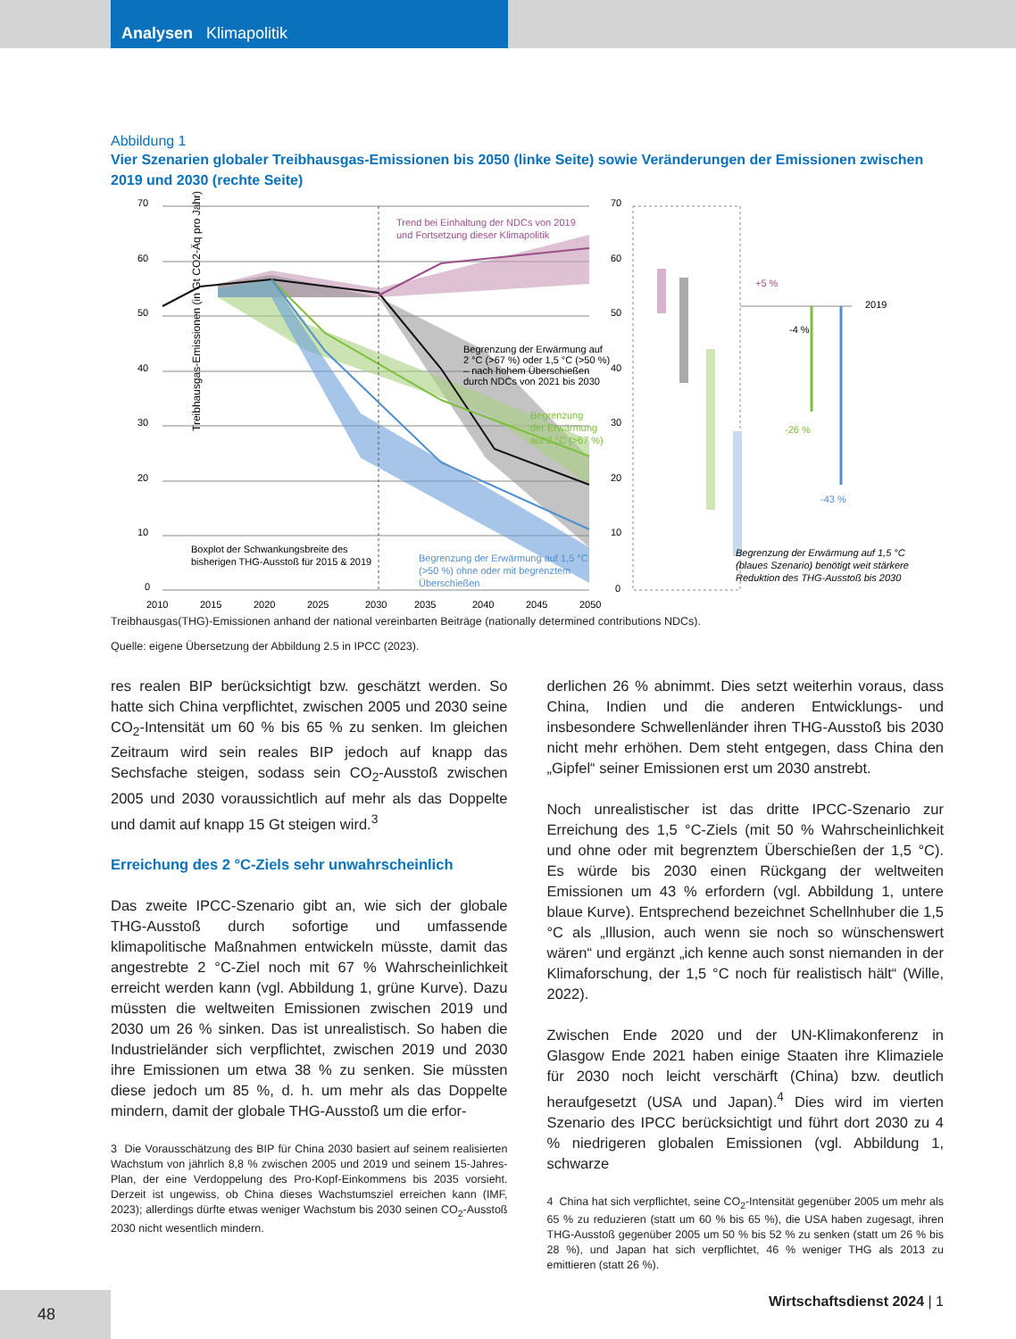Analysen Klimapolitik
Abbildung 1
Vier Szenarien globaler Treibhausgas-Emissionen bis 2050 (linke Seite) sowie Veränderungen der Emissionen zwischen 2019 und 2030 (rechte Seite)
Treibhausgas-Emissionen (in Gt CO2-Äq pro Jahr)
70
60
50
40
30
20
10
0
Trend bei Einhaltung der NDCs von 2019
und Fortsetzung dieser Klimapolitik
Begrenzung der Erwärmung auf
2 °C (>67 %) oder 1,5 °C (>50 %)
– nach hohem Überschießen
durch NDCs von 2021 bis 2030
Begrenzung
der Erwärmung
auf 2 °C (>67 %)
Boxplot der Schwankungsbreite des
bisherigen THG-Ausstoß für 2015 & 2019
Begrenzung der Erwärmung auf 1,5 °C
(>50 %) ohne oder mit begrenztem
Überschießen
2010
2015
2020
2025
2030
2035
2040
2045
2050
70
60
50
40
30
20
10
0
2019
+5 %
-4 %
-26 %
-43 %
Begrenzung der Erwärmung auf 1,5 °C
(blaues Szenario) benötigt weit stärkere
Reduktion des THG-Ausstoß bis 2030
Treibhausgas(THG)-Emissionen anhand der national vereinbarten Beiträge (nationally determined contributions NDCs).
Quelle: eigene Übersetzung der Abbildung 2.5 in IPCC (2023).
res realen BIP berücksichtigt bzw. geschätzt werden. So hatte sich China verpflichtet, zwischen 2005 und 2030 seine CO<sub>2</sub>-Intensität um 60 % bis 65 % zu senken. Im gleichen Zeitraum wird sein reales BIP jedoch auf knapp das Sechsfache steigen, sodass sein CO<sub>2</sub>-Ausstoß zwischen 2005 und 2030 voraussichtlich auf mehr als das Doppelte und damit auf knapp 15 Gt steigen wird.<sup>3</sup>
Erreichung des 2 °C-Ziels sehr unwahrscheinlich
Das zweite IPCC-Szenario gibt an, wie sich der globale THG-Ausstoß durch sofortige und umfassende klimapolitische Maßnahmen entwickeln müsste, damit das angestrebte 2 °C-Ziel noch mit 67 % Wahrscheinlichkeit erreicht werden kann (vgl. Abbildung 1, grüne Kurve). Dazu müssten die weltweiten Emissionen zwischen 2019 und 2030 um 26 % sinken. Das ist unrealistisch. So haben die Industrieländer sich verpflichtet, zwischen 2019 und 2030 ihre Emissionen um etwa 38 % zu senken. Sie müssten diese jedoch um 85 %, d. h. um mehr als das Doppelte mindern, damit der globale THG-Ausstoß um die erfor-
3 Die Vorausschätzung des BIP für China 2030 basiert auf seinem realisierten Wachstum von jährlich 8,8 % zwischen 2005 und 2019 und seinem 15-Jahres-Plan, der eine Verdoppelung des Pro-Kopf-Einkommens bis 2035 vorsieht. Derzeit ist ungewiss, ob China dieses Wachstumsziel erreichen kann (IMF, 2023); allerdings dürfte etwas weniger Wachstum bis 2030 seinen CO<sub>2</sub>-Ausstoß 2030 nicht wesentlich mindern.
derlichen 26 % abnimmt. Dies setzt weiterhin voraus, dass China, Indien und die anderen Entwicklungs- und insbesondere Schwellenländer ihren THG-Ausstoß bis 2030 nicht mehr erhöhen. Dem steht entgegen, dass China den „Gipfel“ seiner Emissionen erst um 2030 anstrebt.
Noch unrealistischer ist das dritte IPCC-Szenario zur Erreichung des 1,5 °C-Ziels (mit 50 % Wahrscheinlichkeit und ohne oder mit begrenztem Überschießen der 1,5 °C). Es würde bis 2030 einen Rückgang der weltweiten Emissionen um 43 % erfordern (vgl. Abbildung 1, untere blaue Kurve). Entsprechend bezeichnet Schellnhuber die 1,5 °C als „Illusion, auch wenn sie noch so wünschenswert wären“ und ergänzt „ich kenne auch sonst niemanden in der Klimaforschung, der 1,5 °C noch für realistisch hält“ (Wille, 2022).
Zwischen Ende 2020 und der UN-Klimakonferenz in Glasgow Ende 2021 haben einige Staaten ihre Klimaziele für 2030 noch leicht verschärft (China) bzw. deutlich heraufgesetzt (USA und Japan).<sup>4</sup> Dies wird im vierten Szenario des IPCC berücksichtigt und führt dort 2030 zu 4 % niedrigeren globalen Emissionen (vgl. Abbildung 1, schwarze
4 China hat sich verpflichtet, seine CO<sub>2</sub>-Intensität gegenüber 2005 um mehr als 65 % zu reduzieren (statt um 60 % bis 65 %), die USA haben zugesagt, ihren THG-Ausstoß gegenüber 2005 um 50 % bis 52 % zu senken (statt um 26 % bis 28 %), und Japan hat sich verpflichtet, 46 % weniger THG als 2013 zu emittieren (statt 26 %).
Wirtschaftsdienst 2024 | 1
48